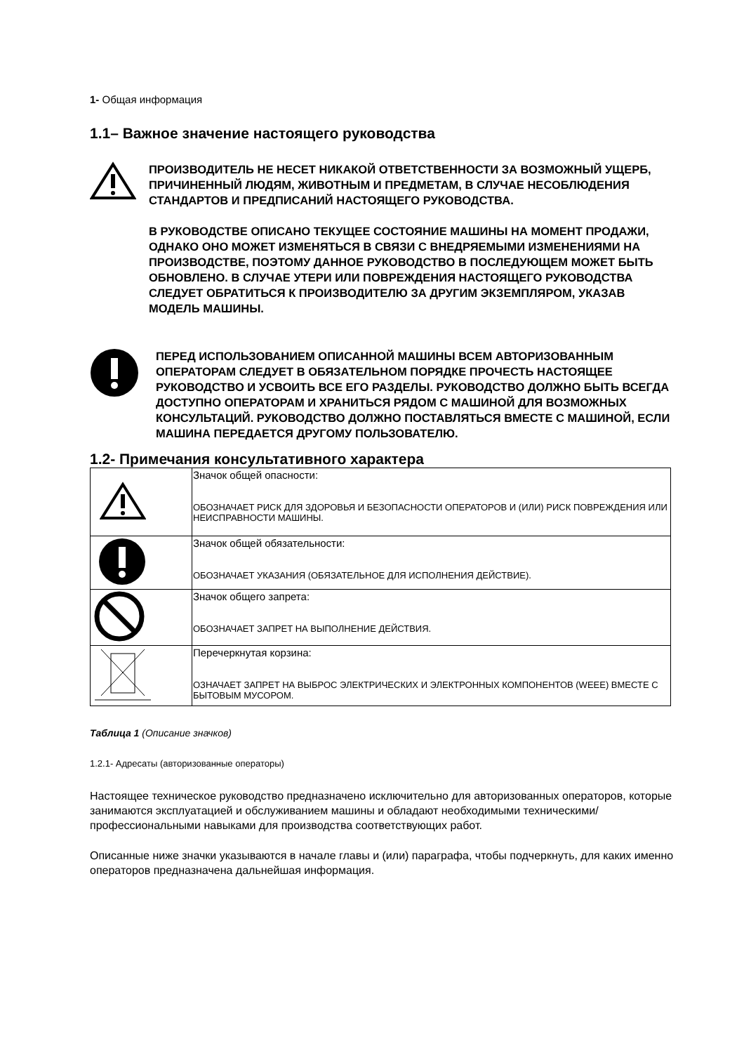1- Общая информация
1.1– Важное значение настоящего руководства
ПРОИЗВОДИТЕЛЬ НЕ НЕСЕТ НИКАКОЙ ОТВЕТСТВЕННОСТИ ЗА ВОЗМОЖНЫЙ УЩЕРБ, ПРИЧИНЕННЫЙ ЛЮДЯМ, ЖИВОТНЫМ И ПРЕДМЕТАМ, В СЛУЧАЕ НЕСОБЛЮДЕНИЯ СТАНДАРТОВ И ПРЕДПИСАНИЙ НАСТОЯЩЕГО РУКОВОДСТВА.
В РУКОВОДСТВЕ ОПИСАНО ТЕКУЩЕЕ СОСТОЯНИЕ МАШИНЫ НА МОМЕНТ ПРОДАЖИ, ОДНАКО ОНО МОЖЕТ ИЗМЕНЯТЬСЯ В СВЯЗИ С ВНЕДРЯЕМЫМИ ИЗМЕНЕНИЯМИ НА ПРОИЗВОДСТВЕ, ПОЭТОМУ ДАННОЕ РУКОВОДСТВО В ПОСЛЕДУЮЩЕМ МОЖЕТ БЫТЬ ОБНОВЛЕНО. В СЛУЧАЕ УТЕРИ ИЛИ ПОВРЕЖДЕНИЯ НАСТОЯЩЕГО РУКОВОДСТВА СЛЕДУЕТ ОБРАТИТЬСЯ К ПРОИЗВОДИТЕЛЮ ЗА ДРУГИМ ЭКЗЕМПЛЯРОМ, УКАЗАВ МОДЕЛЬ МАШИНЫ.
ПЕРЕД ИСПОЛЬЗОВАНИЕМ ОПИСАННОЙ МАШИНЫ ВСЕМ АВТОРИЗОВАННЫМ ОПЕРАТОРАМ СЛЕДУЕТ В ОБЯЗАТЕЛЬНОМ ПОРЯДКЕ ПРОЧЕСТЬ НАСТОЯЩЕЕ РУКОВОДСТВО И УСВОИТЬ ВСЕ ЕГО РАЗДЕЛЫ. РУКОВОДСТВО ДОЛЖНО БЫТЬ ВСЕГДА ДОСТУПНО ОПЕРАТОРАМ И ХРАНИТЬСЯ РЯДОМ С МАШИНОЙ ДЛЯ ВОЗМОЖНЫХ КОНСУЛЬТАЦИЙ. РУКОВОДСТВО ДОЛЖНО ПОСТАВЛЯТЬСЯ ВМЕСТЕ С МАШИНОЙ, ЕСЛИ МАШИНА ПЕРЕДАЕТСЯ ДРУГОМУ ПОЛЬЗОВАТЕЛЮ.
1.2- Примечания консультативного характера
| | Значок общей опасности: ОБОЗНАЧАЕТ РИСК ДЛЯ ЗДОРОВЬЯ И БЕЗОПАСНОСТИ ОПЕРАТОРОВ И (ИЛИ) РИСК ПОВРЕЖДЕНИЯ ИЛИ НЕИСПРАВНОСТИ МАШИНЫ. |
| | Значок общей обязательности: ОБОЗНАЧАЕТ УКАЗАНИЯ (ОБЯЗАТЕЛЬНОЕ ДЛЯ ИСПОЛНЕНИЯ ДЕЙСТВИЕ). |
| | Значок общего запрета: ОБОЗНАЧАЕТ ЗАПРЕТ НА ВЫПОЛНЕНИЕ ДЕЙСТВИЯ. |
| | Перечеркнутая корзина: ОЗНАЧАЕТ ЗАПРЕТ НА ВЫБРОС ЭЛЕКТРИЧЕСКИХ И ЭЛЕКТРОННЫХ КОМПОНЕНТОВ (WEEE) ВМЕСТЕ С БЫТОВЫМ МУСОРОМ. |
Таблица 1 (Описание значков)
1.2.1- Адресаты (авторизованные операторы)
Настоящее техническое руководство предназначено исключительно для авторизованных операторов, которые занимаются эксплуатацией и обслуживанием машины и обладают необходимыми техническими/профессиональными навыками для производства соответствующих работ.
Описанные ниже значки указываются в начале главы и (или) параграфа, чтобы подчеркнуть, для каких именно операторов предназначена дальнейшая информация.